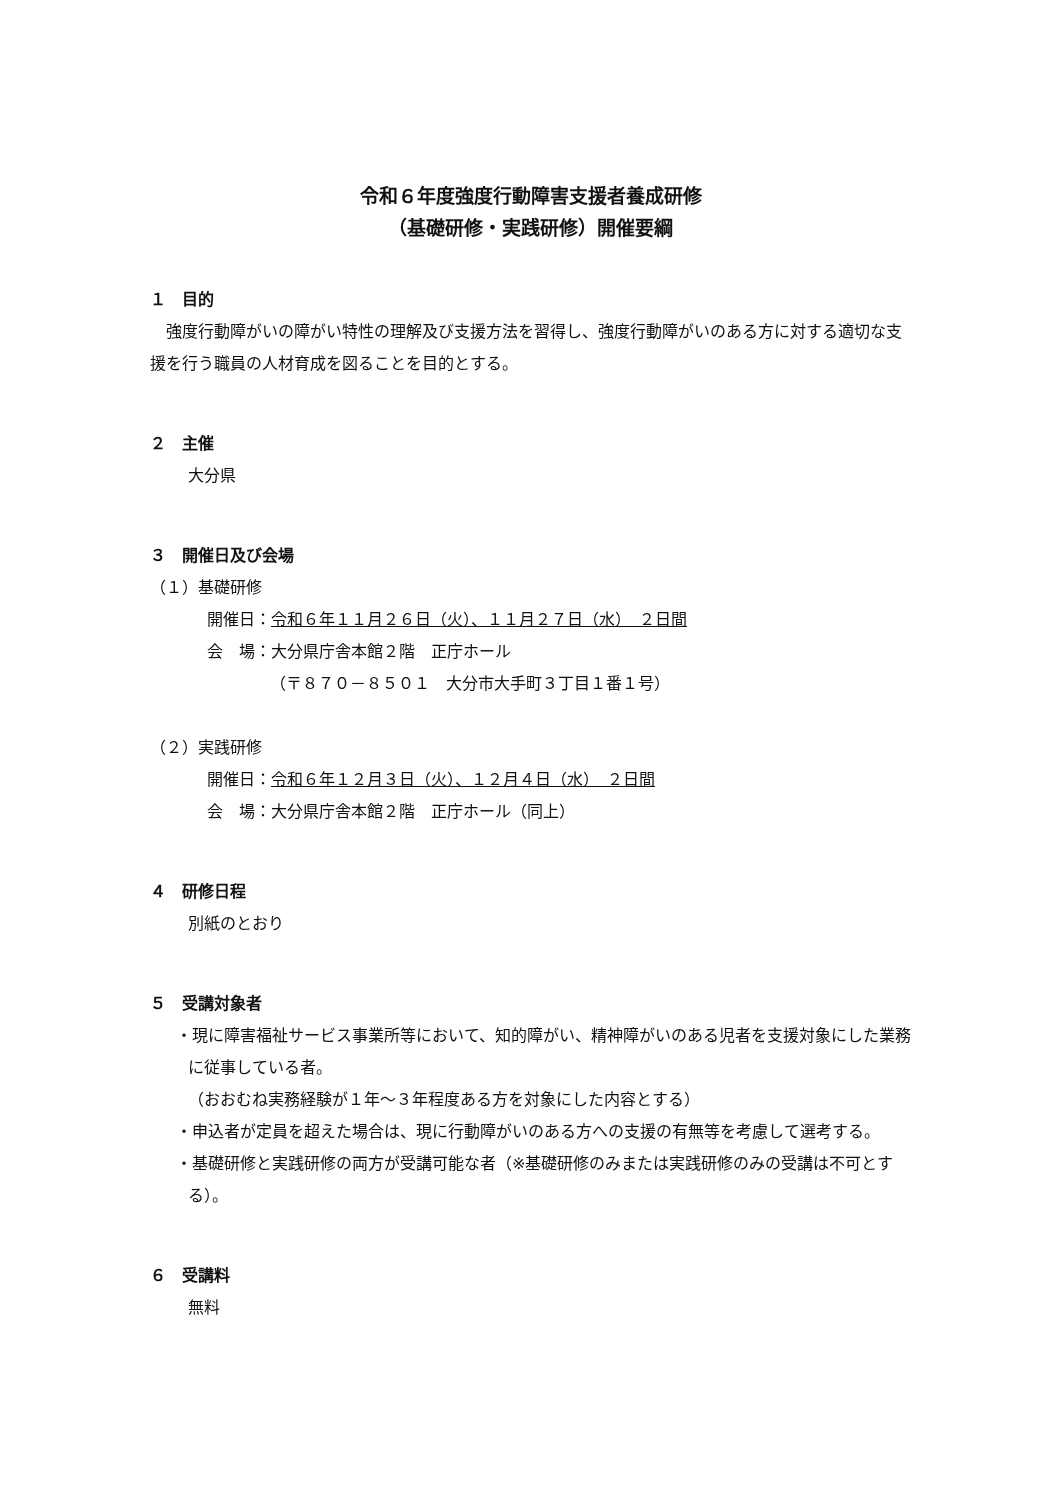令和６年度強度行動障害支援者養成研修
（基礎研修・実践研修）開催要綱
１　目的
　強度行動障がいの障がい特性の理解及び支援方法を習得し、強度行動障がいのある方に対する適切な支援を行う職員の人材育成を図ることを目的とする。
２　主催
大分県
３　開催日及び会場
（１）基礎研修
開催日：令和６年１１月２６日（火）、１１月２７日（水）　２日間
会　場：大分県庁舎本館２階　正庁ホール
（〒８７０－８５０１　大分市大手町３丁目１番１号）
（２）実践研修
開催日：令和６年１２月３日（火）、１２月４日（水）　２日間
会　場：大分県庁舎本館２階　正庁ホール（同上）
４　研修日程
別紙のとおり
５　受講対象者
・現に障害福祉サービス事業所等において、知的障がい、精神障がいのある児者を支援対象にした業務に従事している者。
（おおむね実務経験が１年～３年程度ある方を対象にした内容とする）
・申込者が定員を超えた場合は、現に行動障がいのある方への支援の有無等を考慮して選考する。
・基礎研修と実践研修の両方が受講可能な者（※基礎研修のみまたは実践研修のみの受講は不可とする）。
６　受講料
無料